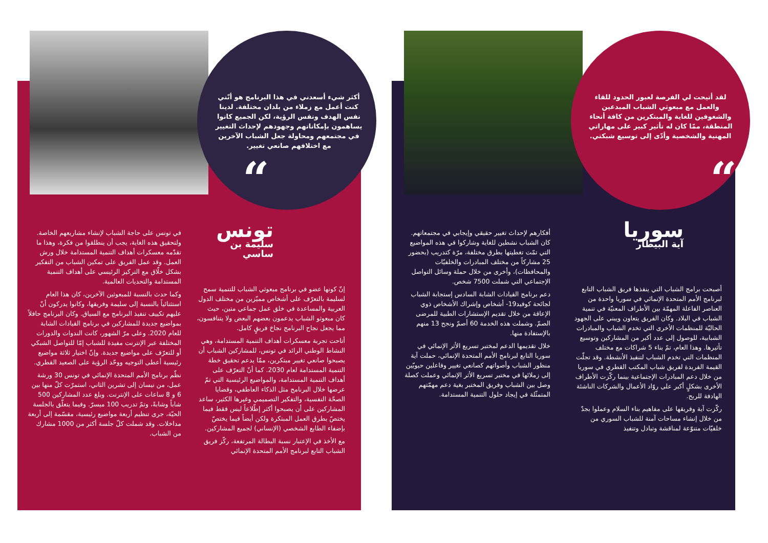لقد أتيحت لي الفرصة لعبور الحدود للقاء والعمل مع مبعوثي الشباب المبدعين والشغوفين للغاية والمبتكرين من كافة أنحاء المنطقة، ممّا كان له تأثير كبير على مهاراتي المهنية والشخصية وأدّى إلى توسيع شبكتي.
“
سوريا
آية البيطار
أصبحت برامج الشباب التي ينفذها فريق الشباب التابع لبرنامج الأمم المتحدة الإنمائي في سوريا واحدة من العناصر الفاعلة المهمّة بين الأطراف المعنيّة في تنمية الشباب في البلاد. وكان الفريق يتعاون ويبني على الجهود الحاليّة للمنظمات الأخرى التي تخدم الشباب والمبادرات الشبابية، للوصول إلى عدد أكبر من المشاركين وتوسيع تأثيرها. وهذا العام، تمّ بناء 5 شراكات مع مختلف المنظمات التي تخدم الشباب لتنفيذ الأنشطة. وقد تجلّت القيمة الفريدة لفريق شباب المكتب القطري في سوريا من خلال دعم المبادرات الإجتماعية بينما ركّزت الأطراف الأخرى بشكلٍ أكبر على روّاد الأعمال والشركات الناشئة الهادفة للربح.
ركّزت آية وفريقها على مفاهيم بناء السلام وعملوا بجدّ من خلال إنشاء مساحات آمنة للشباب السوري من خلفيّات متنوّعة لمناقشة وتبادل وتنفيذ
أفكارهم لإحداث تغيير حقيقي وإيجابي في مجتمعاتهم. كان الشباب نشطين للغاية وشاركوا في هذه المواضيع التي تمّت تغطيتها بطرق مختلفة، مرّة كتدريب (بحضور 25 مشاركاً من مختلف المبادرات والخلفيّات والمحافظات)، وأخرى من خلال حملة وسائل التواصل الإجتماعي التي شملت 7500 شخص.
دعم برنامج القيادات الشابة السادس إستجابة الشباب لجائحة كوفيد19- أشخاص وإشراك الأشخاص ذوي الإعاقة من خلال تقديم الإستشارات الطبية للمرضى الصمّ. وشملت هذه الخدمة 60 أصمّ ونجح 13 منهم بالإستفادة منها.
خلال تقديمها الدعم لمختبر تسريع الأثر الإنمائي في سوريا التابع لبرنامج الأمم المتحدة الإنمائي، حملت آية منظور الشباب وأصواتهم كصانعي تغيير وفاعلين حيويّين إلى زملائها في مختبر تسريع الأثر الإنمائي وعملت كصلة وصل بين الشباب وفريق المختبر بغية دعم مهمّتهم المتمثّلة في إيجاد حلول التنمية المستدامة.
أكثر شيء أسعدني في هذا البرنامج هو أنّني كنت أعمل مع زملاء من بلدان مختلفة. لدينا نفس الهدف ونفس الرؤية، لكن الجميع كانوا يساهمون بإمكاناتهم وجهودهم لإحداث التغيير في مجتمعهم ومحاولة جعل الشباب الآخرين مع اختلافهم صانعي تغيير.
“
تونس
سليمة بن ساسي
إنّ كونها عضو في برنامج مبعوثي الشباب للتنمية سمح لسليمة بالتعرّف على أشخاص مميّزين من مختلف الدول العربية والمساعدة في خلق عمل جماعي متين، حيث كان مبعوثو الشباب يدعمون بعضهم البعض ولا يتنافسون، مما يجعل نجاح البرنامج نجاحَ فريقٍ كامل.
أتاحت تجربة معسكرات أهداف التنمية المستدامة، وهي النشاط الوطني الرائد في تونس، للمشاركين الشباب أن يصبحوا صانعي تغيير مبتكرين، ممّا يدعم تحقيق خطة التنمية المستدامة لعام 2030. كما أنّ التعرّف على أهداف التنمية المستدامة، والمواضيع الرئيسية التي تمّ عرضها خلال البرنامج مثل الذكاء العاطفي، وقضايا الصحّة النفسية، والتفكير التصميمي وغيرها الكثير، ساعد المشاركين على أن يصبحوا أكثر إطّلاعاً ليس فقط فيما يختصّ بطرق العمل المبتكرة ولكن أيضاً فيما يختصّ بإضفاء الطابع الشخصي (الإنساني) لجميع المشاركين.
مع الأخذ في الإعتبار نسبة البطالة المرتفعة، ركّز فريق الشباب التابع لبرنامج الأمم المتحدة الإنمائي
في تونس على حاجة الشباب لإنشاء مشاريعهم الخاصة. ولتحقيق هذه الغاية، يجب أن ينطلقوا من فكرة، وهذا ما تقدّمه معسكرات أهداف التنمية المستدامة خلال ورش العمل. وقد عمل الفريق على تمكين الشباب من التفكير بشكل خلّاق مع التركيز الرئيسي على أهداف التنمية المستدامة والتحديات العالمية.
وكما حدث بالنسبة للمبعوثين الآخرين، كان هذا العام استثنائياً بالنسبة إلى سليمة وفريقها، وكانوا يدركون أنّ عليهم تكييف تنفيذ البرنامج مع السياق. وكان البرنامج حافلاً بمواضيع جديدة للمشاركين في برنامج القيادات الشابة للعام 2020. وعلى مرّ الشهور، كانت الندوات والدورات المختلفة عبر الإنترنت مفيدة للشباب إمّا للتواصل الشبكي أو للتعرّف على مواضيع جديدة. وإنّ اختيار ثلاثة مواضيع رئيسية أعطى التوجيه ووحّد الرؤية على الصعيد القطري.
نظّم برنامج الأمم المتحدة الإنمائي في تونس 30 ورشة عمل، من نيسان إلى تشرين الثاني، استمرّت كلّ منها بين 6 و 8 ساعات على الإنترنت. وبلغ عدد المشاركين 500 شاباً وشابةً، وتمّ تدريب 100 ميسرّ. وفيما يتعلّق بالجلسة الحيّة، جرى تنظيم أربعة مواضيع رئيسية، مقسّمة إلى أربعة مداخلات. وقد شملت كلّ جلسة أكثر من 1000 مشارك من الشباب.